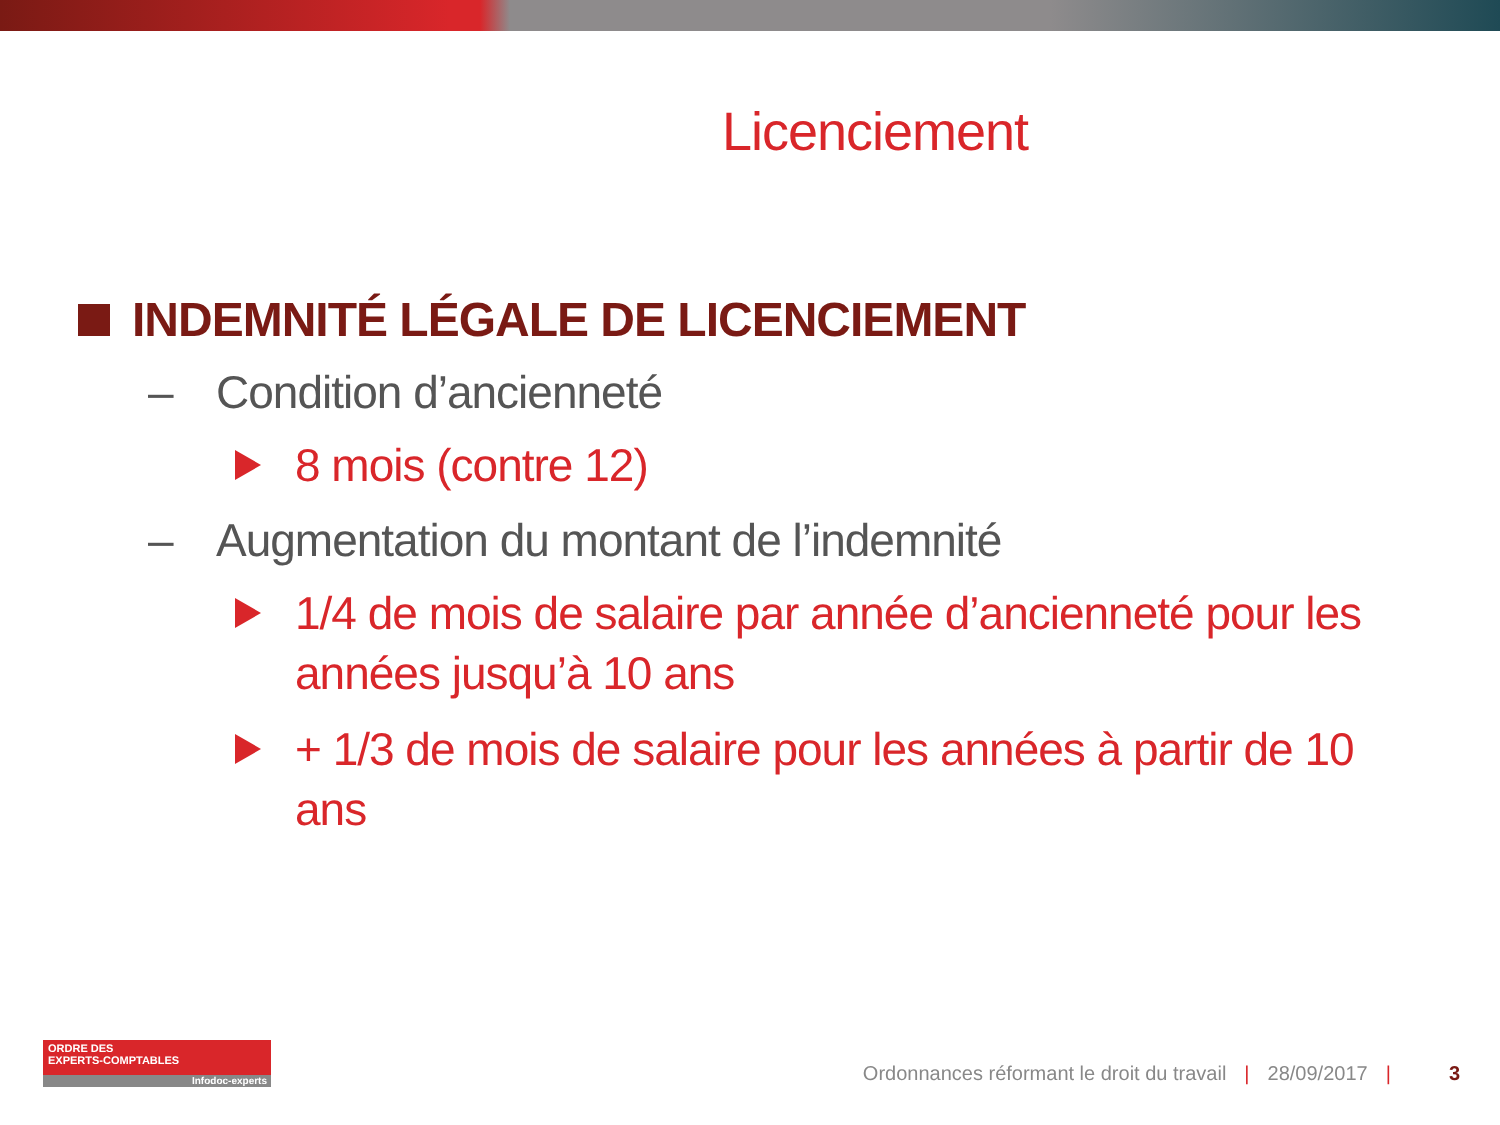Licenciement
INDEMNITÉ LÉGALE DE LICENCIEMENT
– Condition d’ancienneté
8 mois (contre 12)
– Augmentation du montant de l’indemnité
1/4 de mois de salaire par année d’ancienneté pour les années jusqu’à 10 ans
+ 1/3 de mois de salaire pour les années à partir de 10 ans
ORDRE DES
EXPERTS-COMPTABLES
Infodoc-experts
Ordonnances réformant le droit du travail | 28/09/2017 | 3